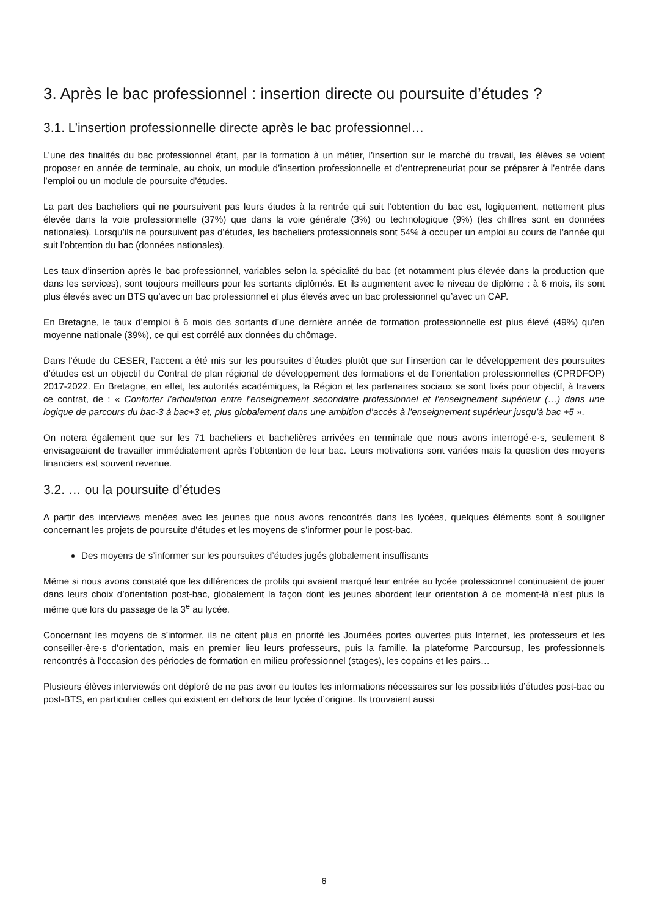3. Après le bac professionnel : insertion directe ou poursuite d’études ?
3.1. L’insertion professionnelle directe après le bac professionnel…
L’une des finalités du bac professionnel étant, par la formation à un métier, l’insertion sur le marché du travail, les élèves se voient proposer en année de terminale, au choix, un module d’insertion professionnelle et d’entrepreneuriat pour se préparer à l’entrée dans l’emploi ou un module de poursuite d’études.
La part des bacheliers qui ne poursuivent pas leurs études à la rentrée qui suit l’obtention du bac est, logiquement, nettement plus élevée dans la voie professionnelle (37%) que dans la voie générale (3%) ou technologique (9%) (les chiffres sont en données nationales). Lorsqu’ils ne poursuivent pas d’études, les bacheliers professionnels sont 54% à occuper un emploi au cours de l’année qui suit l’obtention du bac (données nationales).
Les taux d’insertion après le bac professionnel, variables selon la spécialité du bac (et notamment plus élevée dans la production que dans les services), sont toujours meilleurs pour les sortants diplômés. Et ils augmentent avec le niveau de diplôme : à 6 mois, ils sont plus élevés avec un BTS qu’avec un bac professionnel et plus élevés avec un bac professionnel qu’avec un CAP.
En Bretagne, le taux d’emploi à 6 mois des sortants d’une dernière année de formation professionnelle est plus élevé (49%) qu’en moyenne nationale (39%), ce qui est corrélé aux données du chômage.
Dans l’étude du CESER, l’accent a été mis sur les poursuites d’études plutôt que sur l’insertion car le développement des poursuites d’études est un objectif du Contrat de plan régional de développement des formations et de l’orientation professionnelles (CPRDFOP) 2017-2022. En Bretagne, en effet, les autorités académiques, la Région et les partenaires sociaux se sont fixés pour objectif, à travers ce contrat, de : « Conforter l’articulation entre l’enseignement secondaire professionnel et l’enseignement supérieur (…) dans une logique de parcours du bac-3 à bac+3 et, plus globalement dans une ambition d’accès à l’enseignement supérieur jusqu’à bac +5 ».
On notera également que sur les 71 bacheliers et bachelières arrivées en terminale que nous avons interrogé·e·s, seulement 8 envisageaient de travailler immédiatement après l’obtention de leur bac. Leurs motivations sont variées mais la question des moyens financiers est souvent revenue.
3.2. … ou la poursuite d’études
A partir des interviews menées avec les jeunes que nous avons rencontrés dans les lycées, quelques éléments sont à souligner concernant les projets de poursuite d’études et les moyens de s’informer pour le post-bac.
Des moyens de s’informer sur les poursuites d’études jugés globalement insuffisants
Même si nous avons constaté que les différences de profils qui avaient marqué leur entrée au lycée professionnel continuaient de jouer dans leurs choix d’orientation post-bac, globalement la façon dont les jeunes abordent leur orientation à ce moment-là n’est plus la même que lors du passage de la 3<sup>e</sup> au lycée.
Concernant les moyens de s’informer, ils ne citent plus en priorité les Journées portes ouvertes puis Internet, les professeurs et les conseiller·ère·s d’orientation, mais en premier lieu leurs professeurs, puis la famille, la plateforme Parcoursup, les professionnels rencontrés à l’occasion des périodes de formation en milieu professionnel (stages), les copains et les pairs…
Plusieurs élèves interviewés ont déploré de ne pas avoir eu toutes les informations nécessaires sur les possibilités d’études post-bac ou post-BTS, en particulier celles qui existent en dehors de leur lycée d’origine. Ils trouvaient aussi
6